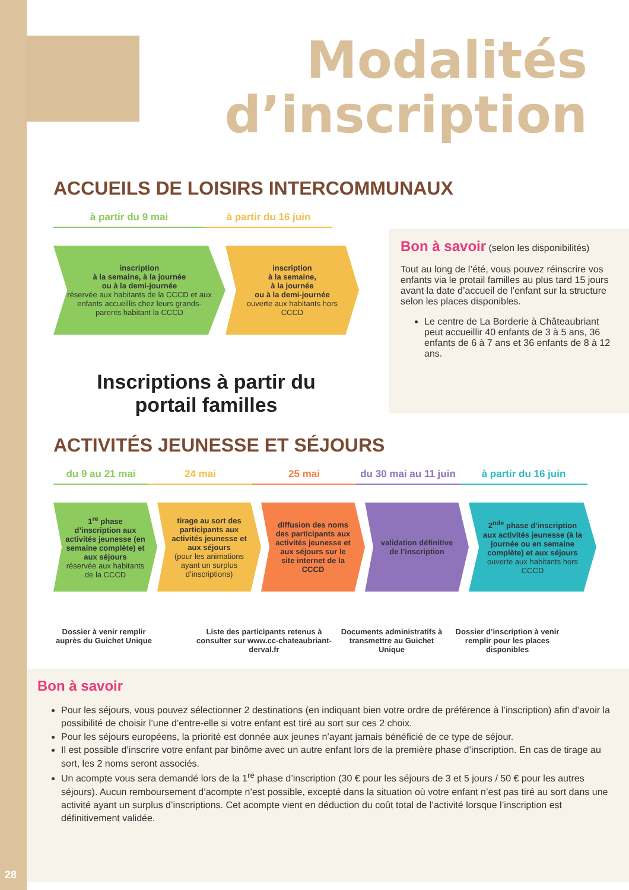28
Modalités
d’inscription
ACCUEILS DE LOISIRS INTERCOMMUNAUX
à partir du 9 mai à partir du 16 juin
inscription
à la semaine, à la journée
ou à la demi-journée
réservée aux habitants de la CCCD et aux enfants accueillis chez leurs grands-parents habitant la CCCD
inscription
à la semaine,
à la journée
ou à la demi-journée
ouverte aux habitants hors CCCD
Inscriptions à partir du
portail familles
Bon à savoir (selon les disponibilités)
Tout au long de l’été, vous pouvez réinscrire vos enfants via le protail familles au plus tard 15 jours avant la date d’accueil de l’enfant sur la structure selon les places disponibles.
Le centre de La Borderie à Châteaubriant peut accueillir 40 enfants de 3 à 5 ans, 36 enfants de 6 à 7 ans et 36 enfants de 8 à 12 ans.
ACTIVITÉS JEUNESSE ET SÉJOURS
du 9 au 21 mai 24 mai 25 mai du 30 mai au 11 juin
à partir du 16 juin
1<sup>re</sup> phase d’inscription aux activités jeunesse (en semaine complète) et aux séjours
réservée aux habitants de la CCCD
tirage au sort des participants aux activités jeunesse et aux séjours
(pour les animations ayant un surplus d’inscriptions)
diffusion des noms des participants aux activités jeunesse et aux séjours sur le site internet de la CCCD
validation définitive de l’inscription
2<sup>nde</sup> phase d’inscription aux activités jeunesse (à la journée ou en semaine complète) et aux séjours
ouverte aux habitants hors CCCD
Dossier à venir remplir auprès du Guichet Unique
Liste des participants retenus à consulter sur www.cc-chateaubriant-derval.fr
Documents administratifs à transmettre au Guichet Unique
Dossier d’inscription à venir remplir pour les places disponibles
Bon à savoir
Pour les séjours, vous pouvez sélectionner 2 destinations (en indiquant bien votre ordre de préférence à l’inscription) afin d’avoir la possibilité de choisir l’une d’entre-elle si votre enfant est tiré au sort sur ces 2 choix.
Pour les séjours européens, la priorité est donnée aux jeunes n’ayant jamais bénéficié de ce type de séjour.
Il est possible d’inscrire votre enfant par binôme avec un autre enfant lors de la première phase d’inscription. En cas de tirage au sort, les 2 noms seront associés.
Un acompte vous sera demandé lors de la 1<sup>re</sup> phase d’inscription (30 € pour les séjours de 3 et 5 jours / 50 € pour les autres séjours). Aucun remboursement d’acompte n’est possible, excepté dans la situation où votre enfant n’est pas tiré au sort dans une activité ayant un surplus d’inscriptions. Cet acompte vient en déduction du coût total de l’activité lorsque l’inscription est définitivement validée.